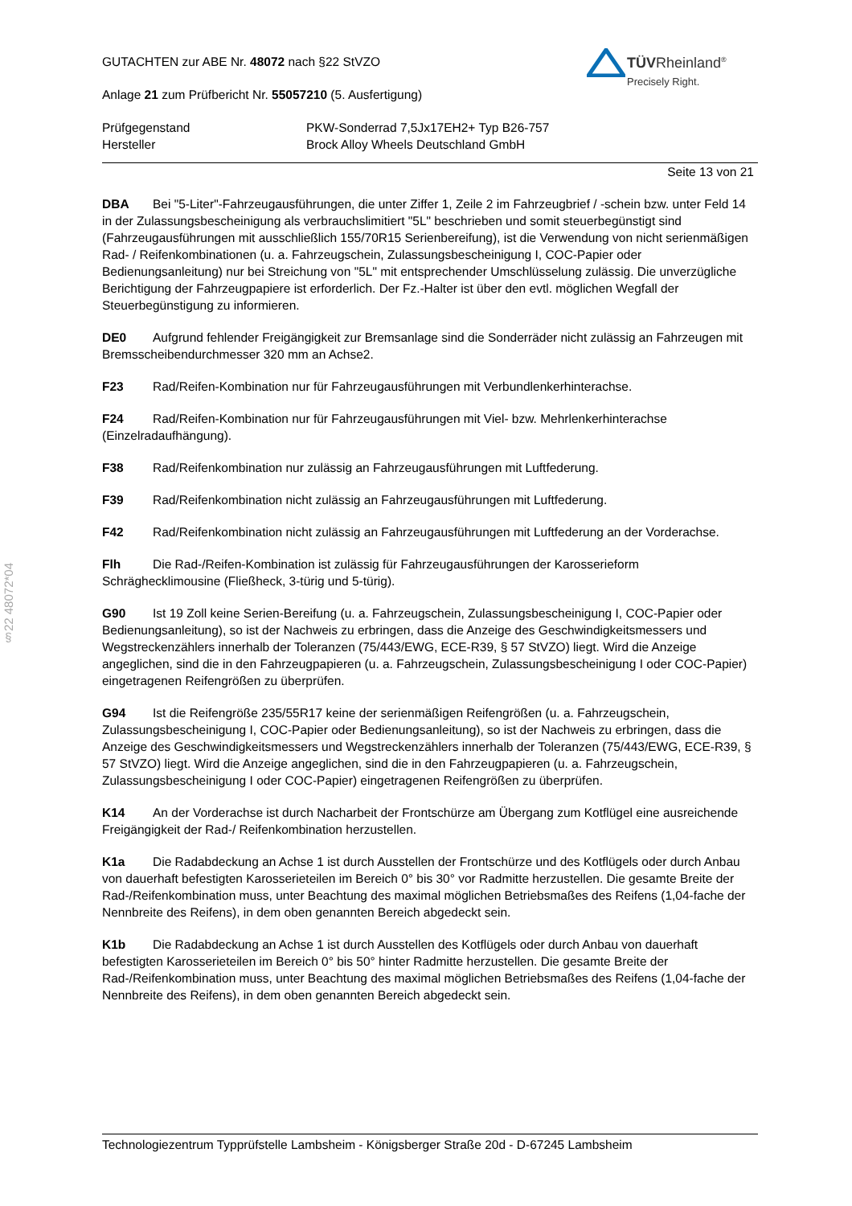§22 48072*04
TÜVRheinland<sup>®</sup>
Precisely Right.
GUTACHTEN zur ABE Nr. 48072 nach §22 StVZO
Anlage 21 zum Prüfbericht Nr. 55057210 (5. Ausfertigung)
Prüfgegenstand
Hersteller
PKW-Sonderrad 7,5Jx17EH2+ Typ B26-757
Brock Alloy Wheels Deutschland GmbH
Seite 13 von 21
DBA Bei "5-Liter"-Fahrzeugausführungen, die unter Ziffer 1, Zeile 2 im Fahrzeugbrief / -schein bzw. unter Feld 14 in der Zulassungsbescheinigung als verbrauchslimitiert "5L" beschrieben und somit steuerbegünstigt sind (Fahrzeugausführungen mit ausschließlich 155/70R15 Serienbereifung), ist die Verwendung von nicht serienmäßigen Rad- / Reifenkombinationen (u. a. Fahrzeugschein, Zulassungsbescheinigung I, COC-Papier oder Bedienungsanleitung) nur bei Streichung von "5L" mit entsprechender Umschlüsselung zulässig. Die unverzügliche Berichtigung der Fahrzeugpapiere ist erforderlich. Der Fz.-Halter ist über den evtl. möglichen Wegfall der Steuerbegünstigung zu informieren.
DE0 Aufgrund fehlender Freigängigkeit zur Bremsanlage sind die Sonderräder nicht zulässig an Fahrzeugen mit Bremsscheibendurchmesser 320 mm an Achse2.
F23 Rad/Reifen-Kombination nur für Fahrzeugausführungen mit Verbundlenkerhinterachse.
F24 Rad/Reifen-Kombination nur für Fahrzeugausführungen mit Viel- bzw. Mehrlenkerhinterachse (Einzelradaufhängung).
F38 Rad/Reifenkombination nur zulässig an Fahrzeugausführungen mit Luftfederung.
F39 Rad/Reifenkombination nicht zulässig an Fahrzeugausführungen mit Luftfederung.
F42 Rad/Reifenkombination nicht zulässig an Fahrzeugausführungen mit Luftfederung an der Vorderachse.
Flh Die Rad-/Reifen-Kombination ist zulässig für Fahrzeugausführungen der Karosserieform Schräghecklimousine (Fließheck, 3-türig und 5-türig).
G90 Ist 19 Zoll keine Serien-Bereifung (u. a. Fahrzeugschein, Zulassungsbescheinigung I, COC-Papier oder Bedienungsanleitung), so ist der Nachweis zu erbringen, dass die Anzeige des Geschwindigkeitsmessers und Wegstreckenzählers innerhalb der Toleranzen (75/443/EWG, ECE-R39, § 57 StVZO) liegt. Wird die Anzeige angeglichen, sind die in den Fahrzeugpapieren (u. a. Fahrzeugschein, Zulassungsbescheinigung I oder COC-Papier) eingetragenen Reifengrößen zu überprüfen.
G94 Ist die Reifengröße 235/55R17 keine der serienmäßigen Reifengrößen (u. a. Fahrzeugschein, Zulassungsbescheinigung I, COC-Papier oder Bedienungsanleitung), so ist der Nachweis zu erbringen, dass die Anzeige des Geschwindigkeitsmessers und Wegstreckenzählers innerhalb der Toleranzen (75/443/EWG, ECE-R39, § 57 StVZO) liegt. Wird die Anzeige angeglichen, sind die in den Fahrzeugpapieren (u. a. Fahrzeugschein, Zulassungsbescheinigung I oder COC-Papier) eingetragenen Reifengrößen zu überprüfen.
K14 An der Vorderachse ist durch Nacharbeit der Frontschürze am Übergang zum Kotflügel eine ausreichende Freigängigkeit der Rad-/ Reifenkombination herzustellen.
K1a Die Radabdeckung an Achse 1 ist durch Ausstellen der Frontschürze und des Kotflügels oder durch Anbau von dauerhaft befestigten Karosserieteilen im Bereich 0° bis 30° vor Radmitte herzustellen. Die gesamte Breite der Rad-/Reifenkombination muss, unter Beachtung des maximal möglichen Betriebsmaßes des Reifens (1,04-fache der Nennbreite des Reifens), in dem oben genannten Bereich abgedeckt sein.
K1b Die Radabdeckung an Achse 1 ist durch Ausstellen des Kotflügels oder durch Anbau von dauerhaft befestigten Karosserieteilen im Bereich 0° bis 50° hinter Radmitte herzustellen. Die gesamte Breite der Rad-/Reifenkombination muss, unter Beachtung des maximal möglichen Betriebsmaßes des Reifens (1,04-fache der Nennbreite des Reifens), in dem oben genannten Bereich abgedeckt sein.
Technologiezentrum Typprüfstelle Lambsheim - Königsberger Straße 20d - D-67245 Lambsheim